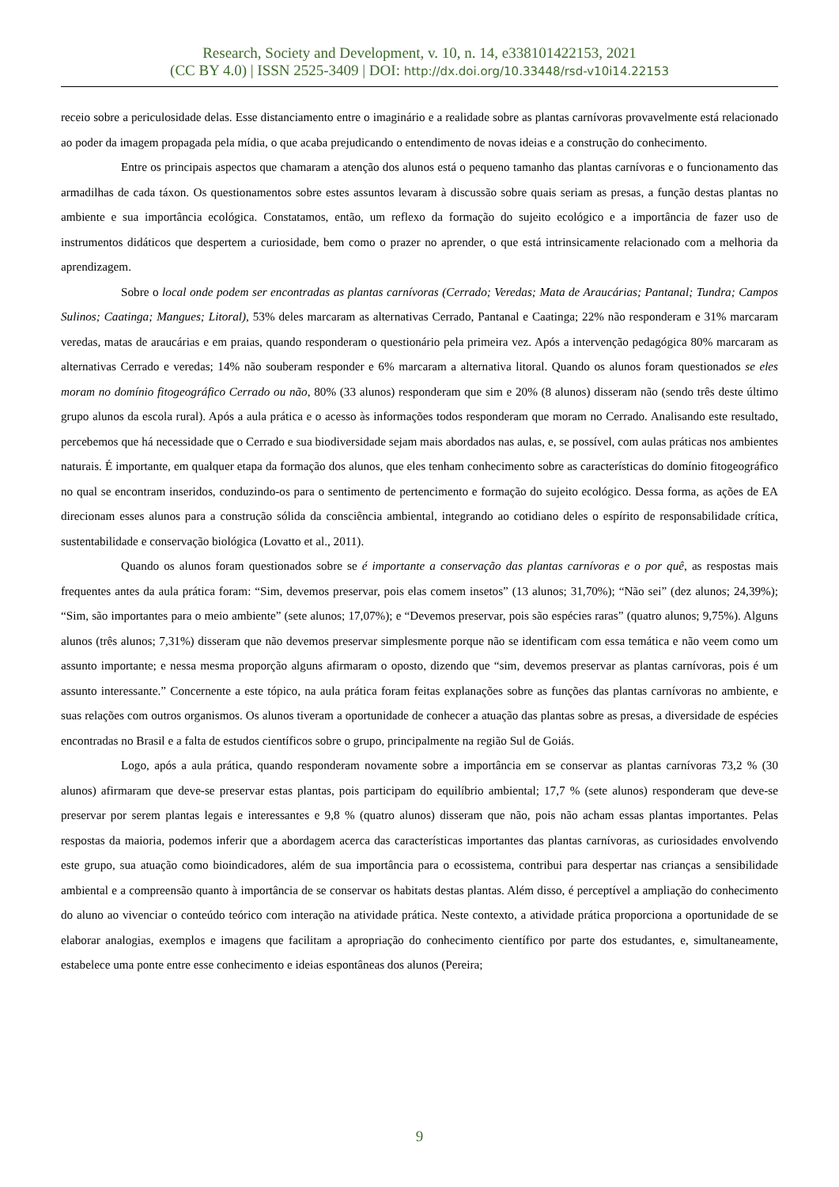Research, Society and Development, v. 10, n. 14, e338101422153, 2021
(CC BY 4.0) | ISSN 2525-3409 | DOI: http://dx.doi.org/10.33448/rsd-v10i14.22153
receio sobre a periculosidade delas. Esse distanciamento entre o imaginário e a realidade sobre as plantas carnívoras provavelmente está relacionado ao poder da imagem propagada pela mídia, o que acaba prejudicando o entendimento de novas ideias e a construção do conhecimento.
Entre os principais aspectos que chamaram a atenção dos alunos está o pequeno tamanho das plantas carnívoras e o funcionamento das armadilhas de cada táxon. Os questionamentos sobre estes assuntos levaram à discussão sobre quais seriam as presas, a função destas plantas no ambiente e sua importância ecológica. Constatamos, então, um reflexo da formação do sujeito ecológico e a importância de fazer uso de instrumentos didáticos que despertem a curiosidade, bem como o prazer no aprender, o que está intrinsicamente relacionado com a melhoria da aprendizagem.
Sobre o local onde podem ser encontradas as plantas carnívoras (Cerrado; Veredas; Mata de Araucárias; Pantanal; Tundra; Campos Sulinos; Caatinga; Mangues; Litoral), 53% deles marcaram as alternativas Cerrado, Pantanal e Caatinga; 22% não responderam e 31% marcaram veredas, matas de araucárias e em praias, quando responderam o questionário pela primeira vez. Após a intervenção pedagógica 80% marcaram as alternativas Cerrado e veredas; 14% não souberam responder e 6% marcaram a alternativa litoral. Quando os alunos foram questionados se eles moram no domínio fitogeográfico Cerrado ou não, 80% (33 alunos) responderam que sim e 20% (8 alunos) disseram não (sendo três deste último grupo alunos da escola rural). Após a aula prática e o acesso às informações todos responderam que moram no Cerrado. Analisando este resultado, percebemos que há necessidade que o Cerrado e sua biodiversidade sejam mais abordados nas aulas, e, se possível, com aulas práticas nos ambientes naturais. É importante, em qualquer etapa da formação dos alunos, que eles tenham conhecimento sobre as características do domínio fitogeográfico no qual se encontram inseridos, conduzindo-os para o sentimento de pertencimento e formação do sujeito ecológico. Dessa forma, as ações de EA direcionam esses alunos para a construção sólida da consciência ambiental, integrando ao cotidiano deles o espírito de responsabilidade crítica, sustentabilidade e conservação biológica (Lovatto et al., 2011).
Quando os alunos foram questionados sobre se é importante a conservação das plantas carnívoras e o por quê, as respostas mais frequentes antes da aula prática foram: “Sim, devemos preservar, pois elas comem insetos” (13 alunos; 31,70%); “Não sei” (dez alunos; 24,39%); “Sim, são importantes para o meio ambiente” (sete alunos; 17,07%); e “Devemos preservar, pois são espécies raras” (quatro alunos; 9,75%). Alguns alunos (três alunos; 7,31%) disseram que não devemos preservar simplesmente porque não se identificam com essa temática e não veem como um assunto importante; e nessa mesma proporção alguns afirmaram o oposto, dizendo que “sim, devemos preservar as plantas carnívoras, pois é um assunto interessante.” Concernente a este tópico, na aula prática foram feitas explanações sobre as funções das plantas carnívoras no ambiente, e suas relações com outros organismos. Os alunos tiveram a oportunidade de conhecer a atuação das plantas sobre as presas, a diversidade de espécies encontradas no Brasil e a falta de estudos científicos sobre o grupo, principalmente na região Sul de Goiás.
Logo, após a aula prática, quando responderam novamente sobre a importância em se conservar as plantas carnívoras 73,2 % (30 alunos) afirmaram que deve-se preservar estas plantas, pois participam do equilíbrio ambiental; 17,7 % (sete alunos) responderam que deve-se preservar por serem plantas legais e interessantes e 9,8 % (quatro alunos) disseram que não, pois não acham essas plantas importantes. Pelas respostas da maioria, podemos inferir que a abordagem acerca das características importantes das plantas carnívoras, as curiosidades envolvendo este grupo, sua atuação como bioindicadores, além de sua importância para o ecossistema, contribui para despertar nas crianças a sensibilidade ambiental e a compreensão quanto à importância de se conservar os habitats destas plantas. Além disso, é perceptível a ampliação do conhecimento do aluno ao vivenciar o conteúdo teórico com interação na atividade prática. Neste contexto, a atividade prática proporciona a oportunidade de se elaborar analogias, exemplos e imagens que facilitam a apropriação do conhecimento científico por parte dos estudantes, e, simultaneamente, estabelece uma ponte entre esse conhecimento e ideias espontâneas dos alunos (Pereira;
9